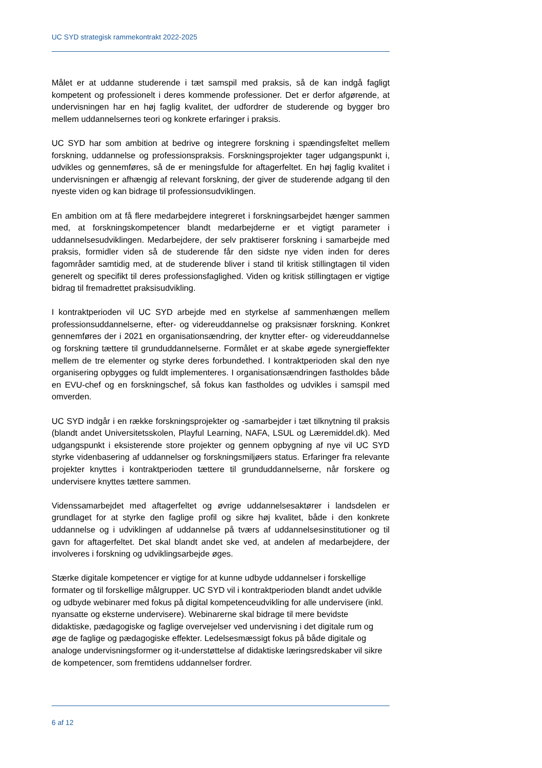UC SYD strategisk rammekontrakt 2022-2025
Målet er at uddanne studerende i tæt samspil med praksis, så de kan indgå fagligt kompetent og professionelt i deres kommende professioner. Det er derfor afgørende, at undervisningen har en høj faglig kvalitet, der udfordrer de studerende og bygger bro mellem uddannelsernes teori og konkrete erfaringer i praksis.
UC SYD har som ambition at bedrive og integrere forskning i spændingsfeltet mellem forskning, uddannelse og professionspraksis. Forskningsprojekter tager udgangspunkt i, udvikles og gennemføres, så de er meningsfulde for aftagerfeltet. En høj faglig kvalitet i undervisningen er afhængig af relevant forskning, der giver de studerende adgang til den nyeste viden og kan bidrage til professionsudviklingen.
En ambition om at få flere medarbejdere integreret i forskningsarbejdet hænger sammen med, at forskningskompetencer blandt medarbejderne er et vigtigt parameter i uddannelsesudviklingen. Medarbejdere, der selv praktiserer forskning i samarbejde med praksis, formidler viden så de studerende får den sidste nye viden inden for deres fagområder samtidig med, at de studerende bliver i stand til kritisk stillingtagen til viden generelt og specifikt til deres professionsfaglighed. Viden og kritisk stillingtagen er vigtige bidrag til fremadrettet praksisudvikling.
I kontraktperioden vil UC SYD arbejde med en styrkelse af sammenhængen mellem professionsuddannelserne, efter- og videreuddannelse og praksisnær forskning. Konkret gennemføres der i 2021 en organisationsændring, der knytter efter- og videreuddannelse og forskning tættere til grunduddannelserne. Formålet er at skabe øgede synergieffekter mellem de tre elementer og styrke deres forbundethed. I kontraktperioden skal den nye organisering opbygges og fuldt implementeres. I organisationsændringen fastholdes både en EVU-chef og en forskningschef, så fokus kan fastholdes og udvikles i samspil med omverden.
UC SYD indgår i en række forskningsprojekter og -samarbejder i tæt tilknytning til praksis (blandt andet Universitetsskolen, Playful Learning, NAFA, LSUL og Læremiddel.dk). Med udgangspunkt i eksisterende store projekter og gennem opbygning af nye vil UC SYD styrke videnbasering af uddannelser og forskningsmiljøers status. Erfaringer fra relevante projekter knyttes i kontraktperioden tættere til grunduddannelserne, når forskere og undervisere knyttes tættere sammen.
Videnssamarbejdet med aftagerfeltet og øvrige uddannelsesaktører i landsdelen er grundlaget for at styrke den faglige profil og sikre høj kvalitet, både i den konkrete uddannelse og i udviklingen af uddannelse på tværs af uddannelsesinstitutioner og til gavn for aftagerfeltet. Det skal blandt andet ske ved, at andelen af medarbejdere, der involveres i forskning og udviklingsarbejde øges.
Stærke digitale kompetencer er vigtige for at kunne udbyde uddannelser i forskellige formater og til forskellige målgrupper. UC SYD vil i kontraktperioden blandt andet udvikle og udbyde webinarer med fokus på digital kompetenceudvikling for alle undervisere (inkl. nyansatte og eksterne undervisere). Webinarerne skal bidrage til mere bevidste didaktiske, pædagogiske og faglige overvejelser ved undervisning i det digitale rum og øge de faglige og pædagogiske effekter. Ledelsesmæssigt fokus på både digitale og analoge undervisningsformer og it-understøttelse af didaktiske læringsredskaber vil sikre de kompetencer, som fremtidens uddannelser fordrer.
6 af 12